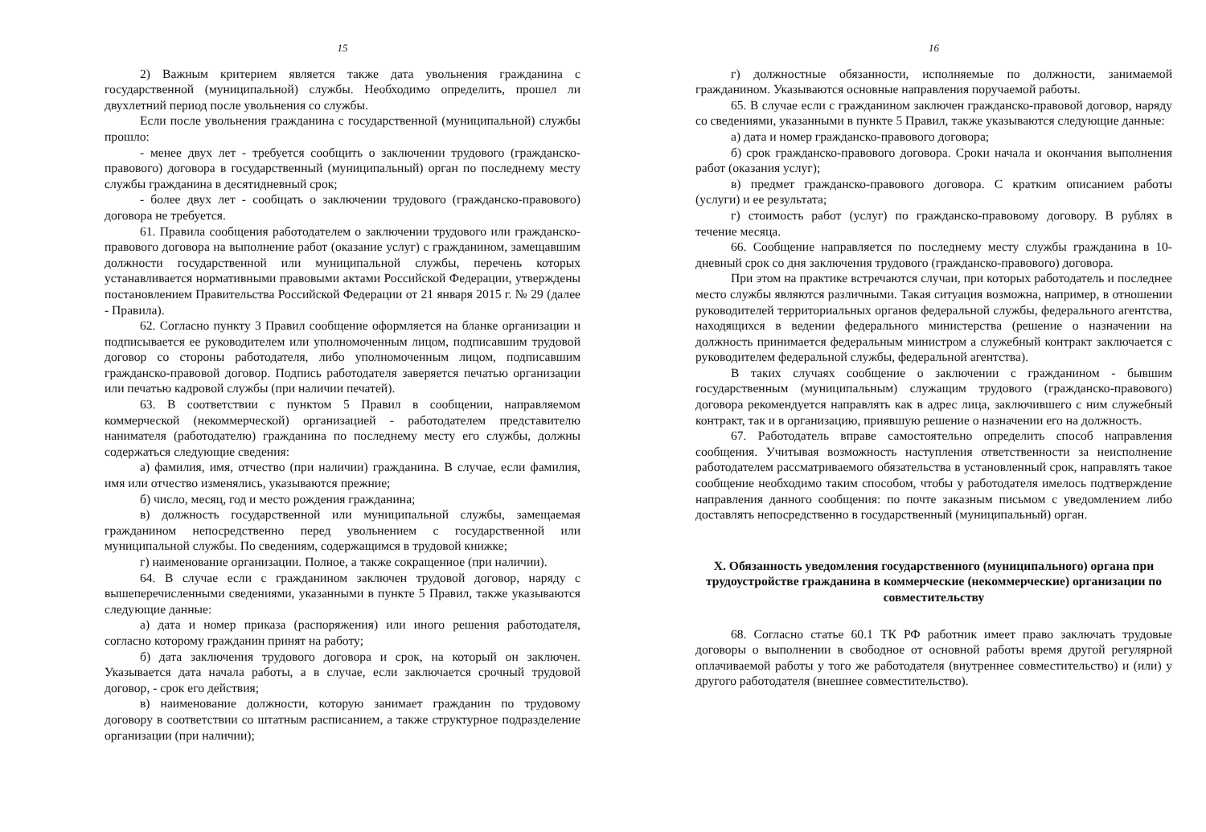15
2) Важным критерием является также дата увольнения гражданина с государственной (муниципальной) службы. Необходимо определить, прошел ли двухлетний период после увольнения со службы.
Если после увольнения гражданина с государственной (муниципальной) службы прошло:
- менее двух лет - требуется сообщить о заключении трудового (гражданско-правового) договора в государственный (муниципальный) орган по последнему месту службы гражданина в десятидневный срок;
- более двух лет - сообщать о заключении трудового (гражданско-правового) договора не требуется.
61. Правила сообщения работодателем о заключении трудового или гражданско-правового договора на выполнение работ (оказание услуг) с гражданином, замещавшим должности государственной или муниципальной службы, перечень которых устанавливается нормативными правовыми актами Российской Федерации, утверждены постановлением Правительства Российской Федерации от 21 января 2015 г. № 29 (далее - Правила).
62. Согласно пункту 3 Правил сообщение оформляется на бланке организации и подписывается ее руководителем или уполномоченным лицом, подписавшим трудовой договор со стороны работодателя, либо уполномоченным лицом, подписавшим гражданско-правовой договор. Подпись работодателя заверяется печатью организации или печатью кадровой службы (при наличии печатей).
63. В соответствии с пунктом 5 Правил в сообщении, направляемом коммерческой (некоммерческой) организацией - работодателем представителю нанимателя (работодателю) гражданина по последнему месту его службы, должны содержаться следующие сведения:
а) фамилия, имя, отчество (при наличии) гражданина. В случае, если фамилия, имя или отчество изменялись, указываются прежние;
б) число, месяц, год и место рождения гражданина;
в) должность государственной или муниципальной службы, замещаемая гражданином непосредственно перед увольнением с государственной или муниципальной службы. По сведениям, содержащимся в трудовой книжке;
г) наименование организации. Полное, а также сокращенное (при наличии).
64. В случае если с гражданином заключен трудовой договор, наряду с вышеперечисленными сведениями, указанными в пункте 5 Правил, также указываются следующие данные:
а) дата и номер приказа (распоряжения) или иного решения работодателя, согласно которому гражданин принят на работу;
б) дата заключения трудового договора и срок, на который он заключен. Указывается дата начала работы, а в случае, если заключается срочный трудовой договор, - срок его действия;
в) наименование должности, которую занимает гражданин по трудовому договору в соответствии со штатным расписанием, а также структурное подразделение организации (при наличии);
16
г) должностные обязанности, исполняемые по должности, занимаемой гражданином. Указываются основные направления поручаемой работы.
65. В случае если с гражданином заключен гражданско-правовой договор, наряду со сведениями, указанными в пункте 5 Правил, также указываются следующие данные:
а) дата и номер гражданско-правового договора;
б) срок гражданско-правового договора. Сроки начала и окончания выполнения работ (оказания услуг);
в) предмет гражданско-правового договора. С кратким описанием работы (услуги) и ее результата;
г) стоимость работ (услуг) по гражданско-правовому договору. В рублях в течение месяца.
66. Сообщение направляется по последнему месту службы гражданина в 10-дневный срок со дня заключения трудового (гражданско-правового) договора.
При этом на практике встречаются случаи, при которых работодатель и последнее место службы являются различными. Такая ситуация возможна, например, в отношении руководителей территориальных органов федеральной службы, федерального агентства, находящихся в ведении федерального министерства (решение о назначении на должность принимается федеральным министром а служебный контракт заключается с руководителем федеральной службы, федеральной агентства).
В таких случаях сообщение о заключении с гражданином - бывшим государственным (муниципальным) служащим трудового (гражданско-правового) договора рекомендуется направлять как в адрес лица, заключившего с ним служебный контракт, так и в организацию, приявшую решение о назначении его на должность.
67. Работодатель вправе самостоятельно определить способ направления сообщения. Учитывая возможность наступления ответственности за неисполнение работодателем рассматриваемого обязательства в установленный срок, направлять такое сообщение необходимо таким способом, чтобы у работодателя имелось подтверждение направления данного сообщения: по почте заказным письмом с уведомлением либо доставлять непосредственно в государственный (муниципальный) орган.
X. Обязанность уведомления государственного (муниципального) органа при трудоустройстве гражданина в коммерческие (некоммерческие) организации по совместительству
68. Согласно статье 60.1 ТК РФ работник имеет право заключать трудовые договоры о выполнении в свободное от основной работы время другой регулярной оплачиваемой работы у того же работодателя (внутреннее совместительство) и (или) у другого работодателя (внешнее совместительство).